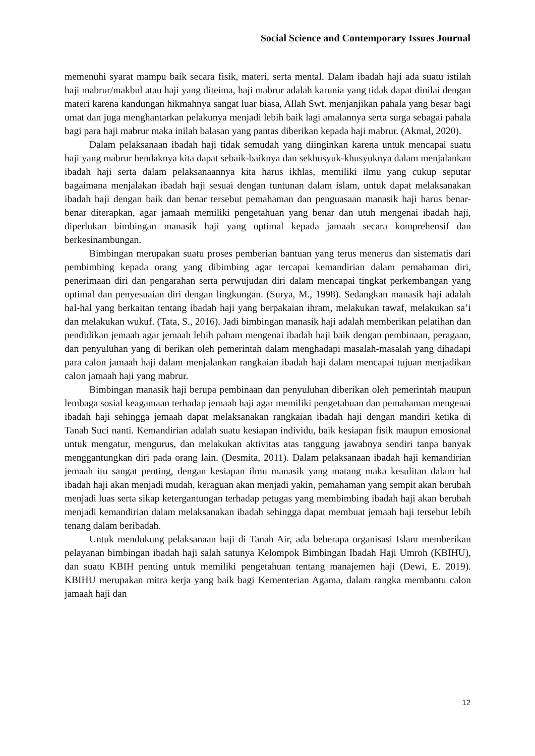Social Science and Contemporary Issues Journal
memenuhi syarat mampu baik secara fisik, materi, serta mental. Dalam ibadah haji ada suatu istilah haji mabrur/makbul atau haji yang diteima, haji mabrur adalah karunia yang tidak dapat dinilai dengan materi karena kandungan hikmahnya sangat luar biasa, Allah Swt. menjanjikan pahala yang besar bagi umat dan juga menghantarkan pelakunya menjadi lebih baik lagi amalannya serta surga sebagai pahala bagi para haji mabrur maka inilah balasan yang pantas diberikan kepada haji mabrur. (Akmal, 2020).
Dalam pelaksanaan ibadah haji tidak semudah yang diinginkan karena untuk mencapai suatu haji yang mabrur hendaknya kita dapat sebaik-baiknya dan sekhusyuk-khusyuknya dalam menjalankan ibadah haji serta dalam pelaksanaannya kita harus ikhlas, memiliki ilmu yang cukup seputar bagaimana menjalakan ibadah haji sesuai dengan tuntunan dalam islam, untuk dapat melaksanakan ibadah haji dengan baik dan benar tersebut pemahaman dan penguasaan manasik haji harus benar-benar diterapkan, agar jamaah memiliki pengetahuan yang benar dan utuh mengenai ibadah haji, diperlukan bimbingan manasik haji yang optimal kepada jamaah secara komprehensif dan berkesinambungan.
Bimbingan merupakan suatu proses pemberian bantuan yang terus menerus dan sistematis dari pembimbing kepada orang yang dibimbing agar tercapai kemandirian dalam pemahaman diri, penerimaan diri dan pengarahan serta perwujudan diri dalam mencapai tingkat perkembangan yang optimal dan penyesuaian diri dengan lingkungan. (Surya, M., 1998). Sedangkan manasik haji adalah hal-hal yang berkaitan tentang ibadah haji yang berpakaian ihram, melakukan tawaf, melakukan sa’i dan melakukan wukuf. (Tata, S., 2016). Jadi bimbingan manasik haji adalah memberikan pelatihan dan pendidikan jemaah agar jemaah lebih paham mengenai ibadah haji baik dengan pembinaan, peragaan, dan penyuluhan yang di berikan oleh pemerintah dalam menghadapi masalah-masalah yang dihadapi para calon jamaah haji dalam menjalankan rangkaian ibadah haji dalam mencapai tujuan menjadikan calon jamaah haji yang mabrur.
Bimbingan manasik haji berupa pembinaan dan penyuluhan diberikan oleh pemerintah maupun lembaga sosial keagamaan terhadap jemaah haji agar memiliki pengetahuan dan pemahaman mengenai ibadah haji sehingga jemaah dapat melaksanakan rangkaian ibadah haji dengan mandiri ketika di Tanah Suci nanti. Kemandirian adalah suatu kesiapan individu, baik kesiapan fisik maupun emosional untuk mengatur, mengurus, dan melakukan aktivitas atas tanggung jawabnya sendiri tanpa banyak menggantungkan diri pada orang lain. (Desmita, 2011). Dalam pelaksanaan ibadah haji kemandirian jemaah itu sangat penting, dengan kesiapan ilmu manasik yang matang maka kesulitan dalam hal ibadah haji akan menjadi mudah, keraguan akan menjadi yakin, pemahaman yang sempit akan berubah menjadi luas serta sikap ketergantungan terhadap petugas yang membimbing ibadah haji akan berubah menjadi kemandirian dalam melaksanakan ibadah sehingga dapat membuat jemaah haji tersebut lebih tenang dalam beribadah.
Untuk mendukung pelaksanaan haji di Tanah Air, ada beberapa organisasi Islam memberikan pelayanan bimbingan ibadah haji salah satunya Kelompok Bimbingan Ibadah Haji Umroh (KBIHU), dan suatu KBIH penting untuk memiliki pengetahuan tentang manajemen haji (Dewi, E. 2019). KBIHU merupakan mitra kerja yang baik bagi Kementerian Agama, dalam rangka membantu calon jamaah haji dan
12